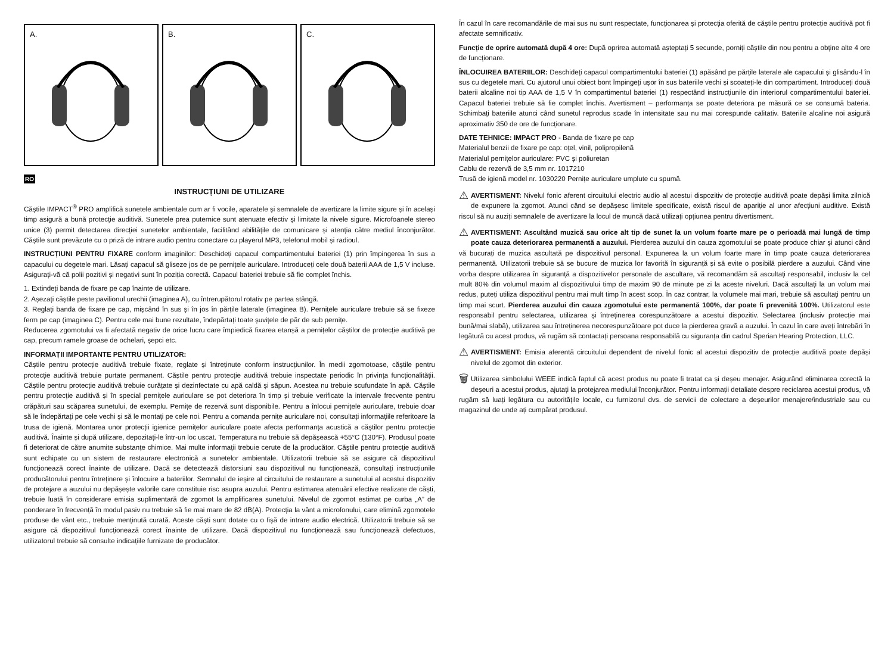A.
B.
C.
RO
INSTRUCȚIUNI DE UTILIZARE
Căștile IMPACT<sup>®</sup> PRO amplifică sunetele ambientale cum ar fi vocile, aparatele și semnalele de avertizare la limite sigure și în același timp asigură a bună protecție auditivă. Sunetele prea puternice sunt atenuate efectiv și limitate la nivele sigure. Microfoanele stereo unice (3) permit detectarea direcției sunetelor ambientale, facilitând abilitățile de comunicare și atenția către mediul înconjurător. Căștile sunt prevăzute cu o priză de intrare audio pentru conectare cu playerul MP3, telefonul mobil și radioul.
INSTRUCȚIUNI PENTRU FIXARE conform imaginilor: Deschideți capacul compartimentului bateriei (1) prin împingerea în sus a capacului cu degetele mari. Lăsați capacul să gliseze jos de pe pernițele auriculare. Introduceți cele două baterii AAA de 1,5 V incluse. Asigurați-vă că polii pozitivi și negativi sunt în poziția corectă. Capacul bateriei trebuie să fie complet închis.
1. Extindeți banda de fixare pe cap înainte de utilizare.
2. Așezați căștile peste pavilionul urechii (imaginea A), cu întrerupătorul rotativ pe partea stângă.
3. Reglați banda de fixare pe cap, mișcând în sus și în jos în părțile laterale (imaginea B). Pernițele auriculare trebuie să se fixeze ferm pe cap (imaginea C). Pentru cele mai bune rezultate, îndepărtați toate șuvițele de păr de sub pernițe.
Reducerea zgomotului va fi afectată negativ de orice lucru care împiedică fixarea etanșă a pernițelor căștilor de protecție auditivă pe cap, precum ramele groase de ochelari, șepci etc.
INFORMAȚII IMPORTANTE PENTRU UTILIZATOR:
Căștile pentru protecție auditivă trebuie fixate, reglate și întreținute conform instrucțiunilor. În medii zgomotoase, căștile pentru protecție auditivă trebuie purtate permanent. Căștile pentru protecție auditivă trebuie inspectate periodic în privința funcționalității. Căștile pentru protecție auditivă trebuie curățate și dezinfectate cu apă caldă și săpun. Acestea nu trebuie scufundate în apă. Căștile pentru protecție auditivă și în special pernițele auriculare se pot deteriora în timp și trebuie verificate la intervale frecvente pentru crăpături sau scăparea sunetului, de exemplu. Pernițe de rezervă sunt disponibile. Pentru a înlocui pernițele auriculare, trebuie doar să le îndepărtați pe cele vechi și să le montați pe cele noi. Pentru a comanda pernițe auriculare noi, consultați informațiile referitoare la trusa de igienă. Montarea unor protecții igienice pernițelor auriculare poate afecta performanța acustică a căștilor pentru protecție auditivă. Înainte și după utilizare, depozitați-le într-un loc uscat. Temperatura nu trebuie să depășească +55°C (130°F). Produsul poate fi deteriorat de către anumite substanțe chimice. Mai multe informații trebuie cerute de la producător. Căștile pentru protecție auditivă sunt echipate cu un sistem de restaurare electronică a sunetelor ambientale. Utilizatorii trebuie să se asigure că dispozitivul funcționează corect înainte de utilizare. Dacă se detectează distorsiuni sau dispozitivul nu funcționează, consultați instrucțiunile producătorului pentru întreținere și înlocuire a bateriilor. Semnalul de ieșire al circuitului de restaurare a sunetului al acestui dispozitiv de protejare a auzului nu depășește valorile care constituie risc asupra auzului. Pentru estimarea atenuării efective realizate de căști, trebuie luată în considerare emisia suplimentară de zgomot la amplificarea sunetului. Nivelul de zgomot estimat pe curba „A” de ponderare în frecvență în modul pasiv nu trebuie să fie mai mare de 82 dB(A). Protecția la vânt a microfonului, care elimină zgomotele produse de vânt etc., trebuie menținută curată. Aceste căști sunt dotate cu o fișă de intrare audio electrică. Utilizatorii trebuie să se asigure că dispozitivul funcționează corect înainte de utilizare. Dacă dispozitivul nu funcționează sau funcționează defectuos, utilizatorul trebuie să consulte indicațiile furnizate de producător.
În cazul în care recomandările de mai sus nu sunt respectate, funcționarea și protecția oferită de căștile pentru protecție auditivă pot fi afectate semnificativ.
Funcție de oprire automată după 4 ore: După oprirea automată așteptați 5 secunde, porniți căștile din nou pentru a obține alte 4 ore de funcționare.
ÎNLOCUIREA BATERIILOR: Deschideți capacul compartimentului bateriei (1) apăsând pe părțile laterale ale capacului și glisându-l în sus cu degetele mari. Cu ajutorul unui obiect bont împingeți ușor în sus bateriile vechi și scoateți-le din compartiment. Introduceți două baterii alcaline noi tip AAA de 1,5 V în compartimentul bateriei (1) respectând instrucțiunile din interiorul compartimentului bateriei. Capacul bateriei trebuie să fie complet închis. Avertisment – performanța se poate deteriora pe măsură ce se consumă bateria. Schimbați bateriile atunci când sunetul reprodus scade în intensitate sau nu mai corespunde calitativ. Bateriile alcaline noi asigură aproximativ 350 de ore de funcționare.
DATE TEHNICE: IMPACT PRO - Banda de fixare pe cap
Materialul benzii de fixare pe cap: oțel, vinil, polipropilenă
Materialul pernițelor auriculare: PVC și poliuretan
Cablu de rezervă de 3,5 mm nr. 1017210
Trusă de igienă model nr. 1030220 Pernițe auriculare umplute cu spumă.
⚠ AVERTISMENT: Nivelul fonic aferent circuitului electric audio al acestui dispozitiv de protecție auditivă poate depăși limita zilnică de expunere la zgomot. Atunci când se depășesc limitele specificate, există riscul de apariție al unor afecțiuni auditive. Există riscul să nu auziți semnalele de avertizare la locul de muncă dacă utilizați opțiunea pentru divertisment.
⚠ AVERTISMENT: Ascultând muzică sau orice alt tip de sunet la un volum foarte mare pe o perioadă mai lungă de timp poate cauza deteriorarea permanentă a auzului. Pierderea auzului din cauza zgomotului se poate produce chiar și atunci când vă bucurați de muzica ascultată pe dispozitivul personal. Expunerea la un volum foarte mare în timp poate cauza deteriorarea permanentă. Utilizatorii trebuie să se bucure de muzica lor favorită în siguranță și să evite o posibilă pierdere a auzului. Când vine vorba despre utilizarea în siguranță a dispozitivelor personale de ascultare, vă recomandăm să ascultați responsabil, inclusiv la cel mult 80% din volumul maxim al dispozitivului timp de maxim 90 de minute pe zi la aceste niveluri. Dacă ascultați la un volum mai redus, puteți utiliza dispozitivul pentru mai mult timp în acest scop. În caz contrar, la volumele mai mari, trebuie să ascultați pentru un timp mai scurt. Pierderea auzului din cauza zgomotului este permanentă 100%, dar poate fi prevenită 100%. Utilizatorul este responsabil pentru selectarea, utilizarea și întreținerea corespunzătoare a acestui dispozitiv. Selectarea (inclusiv protecție mai bună/mai slabă), utilizarea sau întreținerea necorespunzătoare pot duce la pierderea gravă a auzului. În cazul în care aveți întrebări în legătură cu acest produs, vă rugăm să contactați persoana responsabilă cu siguranța din cadrul Sperian Hearing Protection, LLC.
⚠ AVERTISMENT: Emisia aferentă circuitului dependent de nivelul fonic al acestui dispozitiv de protecție auditivă poate depăși nivelul de zgomot din exterior.
🗑 Utilizarea simbolului WEEE indică faptul că acest produs nu poate fi tratat ca și deșeu menajer. Asigurând eliminarea corectă la deșeuri a acestui produs, ajutați la protejarea mediului înconjurător. Pentru informații detaliate despre reciclarea acestui produs, vă rugăm să luați legătura cu autoritățile locale, cu furnizorul dvs. de servicii de colectare a deșeurilor menajere/industriale sau cu magazinul de unde ați cumpărat produsul.